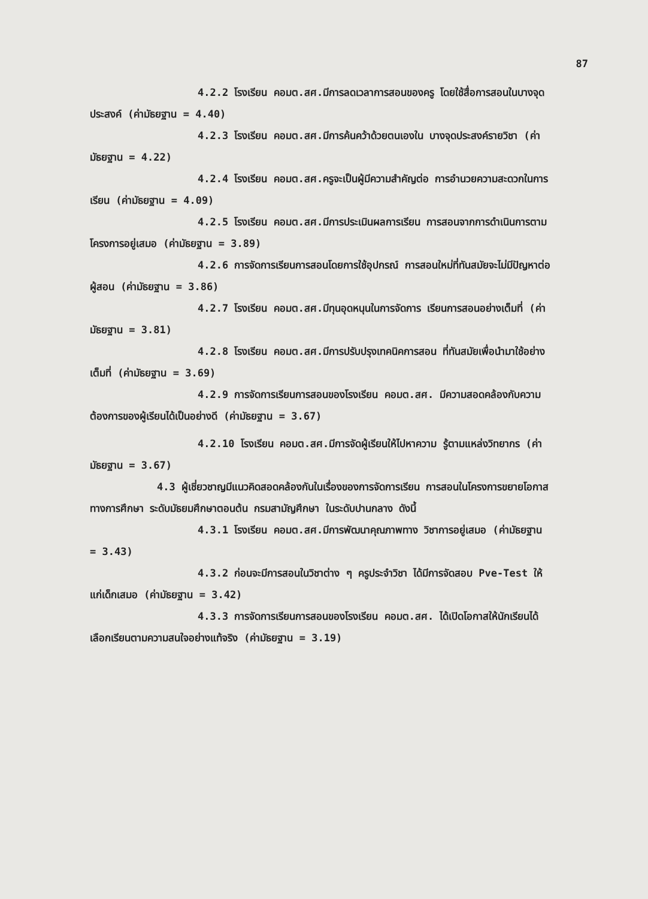87
4.2.2 โรงเรียน คอมต.สศ.มีการลดเวลาการสอนของครู โดยใช้สื่อการสอนในบางจุดประสงค์ (ค่ามัธยฐาน = 4.40)
4.2.3 โรงเรียน คอมต.สศ.มีการค้นคว้าด้วยตนเองใน บางจุดประสงค์รายวิชา (ค่ามัธยฐาน = 4.22)
4.2.4 โรงเรียน คอมต.สศ.ครูจะเป็นผู้มีความสำคัญต่อ การอำนวยความสะดวกในการเรียน (ค่ามัธยฐาน = 4.09)
4.2.5 โรงเรียน คอมต.สศ.มีการประเมินผลการเรียน การสอนจากการดำเนินการตามโครงการอยู่เสมอ (ค่ามัธยฐาน = 3.89)
4.2.6 การจัดการเรียนการสอนโดยการใช้อุปกรณ์ การสอนใหม่ที่ทันสมัยจะไม่มีปัญหาต่อผู้สอน (ค่ามัธยฐาน = 3.86)
4.2.7 โรงเรียน คอมต.สศ.มีทุนอุดหนุนในการจัดการ เรียนการสอนอย่างเต็มที่ (ค่ามัธยฐาน = 3.81)
4.2.8 โรงเรียน คอมต.สศ.มีการปรับปรุงเทคนิคการสอน ที่ทันสมัยเพื่อนำมาใช้อย่างเต็มที่ (ค่ามัธยฐาน = 3.69)
4.2.9 การจัดการเรียนการสอนของโรงเรียน คอมต.สศ. มีความสอดคล้องกับความต้องการของผู้เรียนได้เป็นอย่างดี (ค่ามัธยฐาน = 3.67)
4.2.10 โรงเรียน คอมต.สศ.มีการจัดผู้เรียนให้ไปหาความ รู้ตามแหล่งวิทยากร (ค่ามัธยฐาน = 3.67)
4.3 ผู้เชี่ยวชาญมีแนวคิดสอดคล้องกันในเรื่องของการจัดการเรียน การสอนในโครงการขยายโอกาสทางการศึกษา ระดับมัธยมศึกษาตอนต้น กรมสามัญศึกษา ในระดับปานกลาง ดังนี้
4.3.1 โรงเรียน คอมต.สศ.มีการพัฒนาคุณภาพทาง วิชาการอยู่เสมอ (ค่ามัธยฐาน = 3.43)
4.3.2 ก่อนจะมีการสอนในวิชาต่าง ๆ ครูประจำวิชา ได้มีการจัดสอบ Pve-Test ให้แก่เด็กเสมอ (ค่ามัธยฐาน = 3.42)
4.3.3 การจัดการเรียนการสอนของโรงเรียน คอมต.สศ. ได้เปิดโอกาสให้นักเรียนได้เลือกเรียนตามความสนใจอย่างแท้จริง (ค่ามัธยฐาน = 3.19)